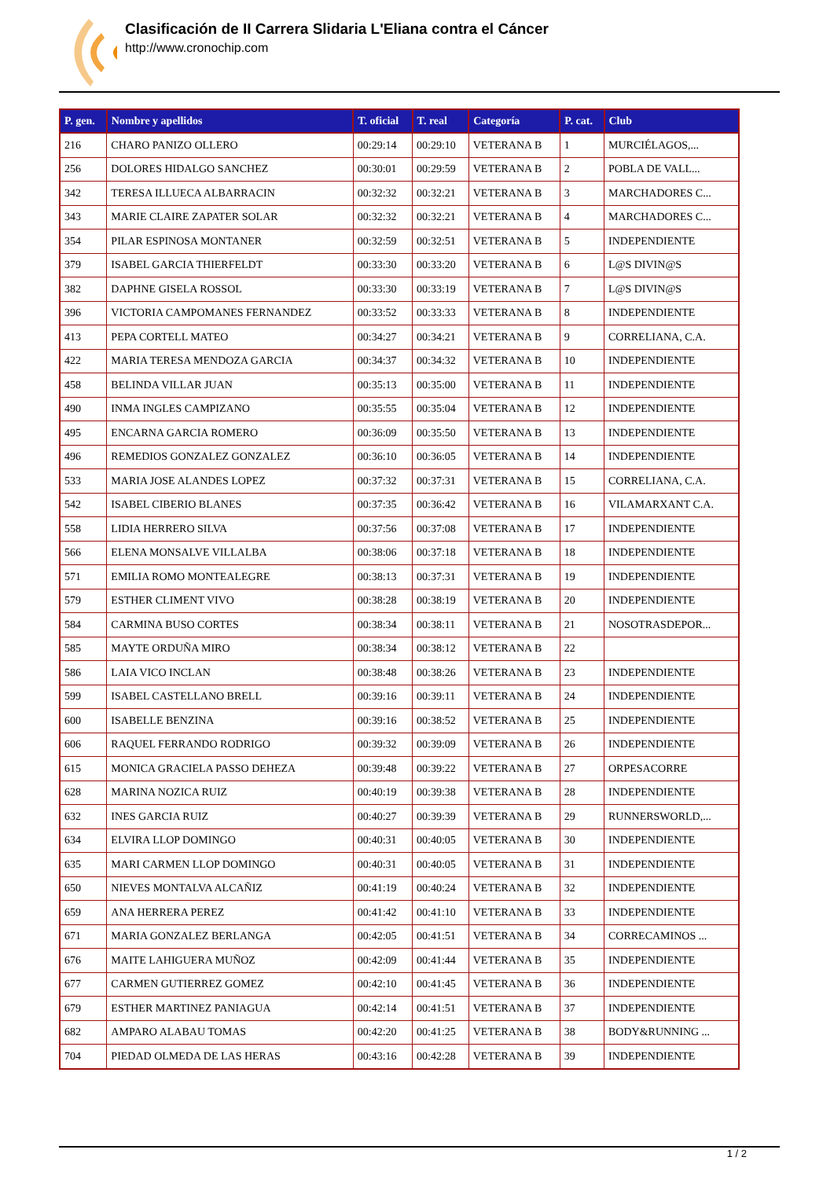Clasificación de II Carrera Slidaria L'Eliana contra el Cáncer
http://www.cronochip.com
| P. gen. | Nombre y apellidos | T. oficial | T. real | Categoría | P. cat. | Club |
| --- | --- | --- | --- | --- | --- | --- |
| 216 | CHARO PANIZO OLLERO | 00:29:14 | 00:29:10 | VETERANA B | 1 | MURCIÉLAGOS,... |
| 256 | DOLORES HIDALGO SANCHEZ | 00:30:01 | 00:29:59 | VETERANA B | 2 | POBLA DE VALL... |
| 342 | TERESA ILLUECA ALBARRACIN | 00:32:32 | 00:32:21 | VETERANA B | 3 | MARCHADORES C... |
| 343 | MARIE CLAIRE ZAPATER SOLAR | 00:32:32 | 00:32:21 | VETERANA B | 4 | MARCHADORES C... |
| 354 | PILAR ESPINOSA MONTANER | 00:32:59 | 00:32:51 | VETERANA B | 5 | INDEPENDIENTE |
| 379 | ISABEL GARCIA THIERFELDT | 00:33:30 | 00:33:20 | VETERANA B | 6 | L@S DIVIN@S |
| 382 | DAPHNE GISELA ROSSOL | 00:33:30 | 00:33:19 | VETERANA B | 7 | L@S DIVIN@S |
| 396 | VICTORIA CAMPOMANES FERNANDEZ | 00:33:52 | 00:33:33 | VETERANA B | 8 | INDEPENDIENTE |
| 413 | PEPA CORTELL MATEO | 00:34:27 | 00:34:21 | VETERANA B | 9 | CORRELIANA, C.A. |
| 422 | MARIA TERESA MENDOZA GARCIA | 00:34:37 | 00:34:32 | VETERANA B | 10 | INDEPENDIENTE |
| 458 | BELINDA VILLAR JUAN | 00:35:13 | 00:35:00 | VETERANA B | 11 | INDEPENDIENTE |
| 490 | INMA INGLES CAMPIZANO | 00:35:55 | 00:35:04 | VETERANA B | 12 | INDEPENDIENTE |
| 495 | ENCARNA GARCIA ROMERO | 00:36:09 | 00:35:50 | VETERANA B | 13 | INDEPENDIENTE |
| 496 | REMEDIOS GONZALEZ GONZALEZ | 00:36:10 | 00:36:05 | VETERANA B | 14 | INDEPENDIENTE |
| 533 | MARIA JOSE ALANDES LOPEZ | 00:37:32 | 00:37:31 | VETERANA B | 15 | CORRELIANA, C.A. |
| 542 | ISABEL CIBERIO BLANES | 00:37:35 | 00:36:42 | VETERANA B | 16 | VILAMARXANT C.A. |
| 558 | LIDIA HERRERO SILVA | 00:37:56 | 00:37:08 | VETERANA B | 17 | INDEPENDIENTE |
| 566 | ELENA MONSALVE VILLALBA | 00:38:06 | 00:37:18 | VETERANA B | 18 | INDEPENDIENTE |
| 571 | EMILIA ROMO MONTEALEGRE | 00:38:13 | 00:37:31 | VETERANA B | 19 | INDEPENDIENTE |
| 579 | ESTHER CLIMENT VIVO | 00:38:28 | 00:38:19 | VETERANA B | 20 | INDEPENDIENTE |
| 584 | CARMINA BUSO CORTES | 00:38:34 | 00:38:11 | VETERANA B | 21 | NOSOTRASDEPOR... |
| 585 | MAYTE ORDUÑA MIRO | 00:38:34 | 00:38:12 | VETERANA B | 22 | |
| 586 | LAIA VICO INCLAN | 00:38:48 | 00:38:26 | VETERANA B | 23 | INDEPENDIENTE |
| 599 | ISABEL CASTELLANO BRELL | 00:39:16 | 00:39:11 | VETERANA B | 24 | INDEPENDIENTE |
| 600 | ISABELLE BENZINA | 00:39:16 | 00:38:52 | VETERANA B | 25 | INDEPENDIENTE |
| 606 | RAQUEL FERRANDO RODRIGO | 00:39:32 | 00:39:09 | VETERANA B | 26 | INDEPENDIENTE |
| 615 | MONICA GRACIELA PASSO DEHEZA | 00:39:48 | 00:39:22 | VETERANA B | 27 | ORPESACORRE |
| 628 | MARINA NOZICA RUIZ | 00:40:19 | 00:39:38 | VETERANA B | 28 | INDEPENDIENTE |
| 632 | INES GARCIA RUIZ | 00:40:27 | 00:39:39 | VETERANA B | 29 | RUNNERSWORLD,... |
| 634 | ELVIRA LLOP DOMINGO | 00:40:31 | 00:40:05 | VETERANA B | 30 | INDEPENDIENTE |
| 635 | MARI CARMEN LLOP DOMINGO | 00:40:31 | 00:40:05 | VETERANA B | 31 | INDEPENDIENTE |
| 650 | NIEVES MONTALVA ALCAÑIZ | 00:41:19 | 00:40:24 | VETERANA B | 32 | INDEPENDIENTE |
| 659 | ANA HERRERA PEREZ | 00:41:42 | 00:41:10 | VETERANA B | 33 | INDEPENDIENTE |
| 671 | MARIA GONZALEZ BERLANGA | 00:42:05 | 00:41:51 | VETERANA B | 34 | CORRECAMINOS ... |
| 676 | MAITE LAHIGUERA MUÑOZ | 00:42:09 | 00:41:44 | VETERANA B | 35 | INDEPENDIENTE |
| 677 | CARMEN GUTIERREZ GOMEZ | 00:42:10 | 00:41:45 | VETERANA B | 36 | INDEPENDIENTE |
| 679 | ESTHER MARTINEZ PANIAGUA | 00:42:14 | 00:41:51 | VETERANA B | 37 | INDEPENDIENTE |
| 682 | AMPARO ALABAU TOMAS | 00:42:20 | 00:41:25 | VETERANA B | 38 | BODY&RUNNING ... |
| 704 | PIEDAD OLMEDA DE LAS HERAS | 00:43:16 | 00:42:28 | VETERANA B | 39 | INDEPENDIENTE |
1 / 2